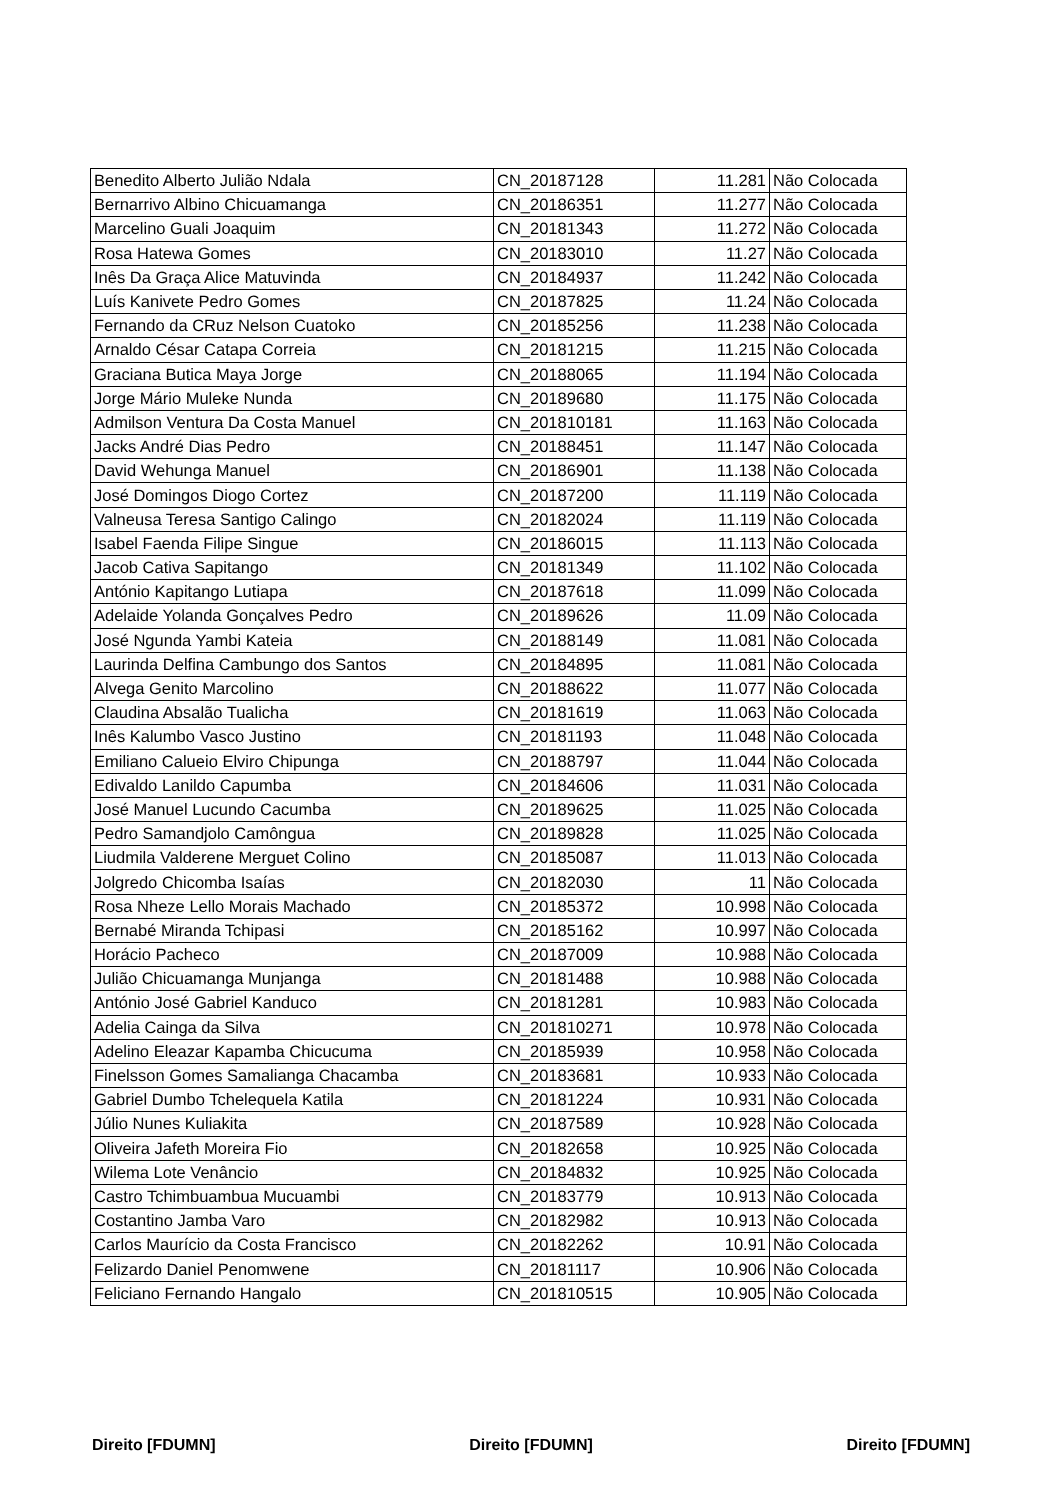| Benedito Alberto Julião Ndala | CN_20187128 | 11.281 | Não Colocada |
| Bernarrivo Albino Chicuamanga | CN_20186351 | 11.277 | Não Colocada |
| Marcelino Guali Joaquim | CN_20181343 | 11.272 | Não Colocada |
| Rosa Hatewa Gomes | CN_20183010 | 11.27 | Não Colocada |
| Inês Da Graça Alice Matuvinda | CN_20184937 | 11.242 | Não Colocada |
| Luís Kanivete Pedro Gomes | CN_20187825 | 11.24 | Não Colocada |
| Fernando da CRuz Nelson Cuatoko | CN_20185256 | 11.238 | Não Colocada |
| Arnaldo César Catapa Correia | CN_20181215 | 11.215 | Não Colocada |
| Graciana Butica Maya Jorge | CN_20188065 | 11.194 | Não Colocada |
| Jorge Mário Muleke Nunda | CN_20189680 | 11.175 | Não Colocada |
| Admilson Ventura Da Costa Manuel | CN_201810181 | 11.163 | Não Colocada |
| Jacks André Dias Pedro | CN_20188451 | 11.147 | Não Colocada |
| David Wehunga Manuel | CN_20186901 | 11.138 | Não Colocada |
| José Domingos Diogo Cortez | CN_20187200 | 11.119 | Não Colocada |
| Valneusa Teresa Santigo Calingo | CN_20182024 | 11.119 | Não Colocada |
| Isabel Faenda Filipe Singue | CN_20186015 | 11.113 | Não Colocada |
| Jacob Cativa Sapitango | CN_20181349 | 11.102 | Não Colocada |
| António Kapitango Lutiapa | CN_20187618 | 11.099 | Não Colocada |
| Adelaide Yolanda Gonçalves Pedro | CN_20189626 | 11.09 | Não Colocada |
| José Ngunda Yambi Kateia | CN_20188149 | 11.081 | Não Colocada |
| Laurinda Delfina Cambungo dos Santos | CN_20184895 | 11.081 | Não Colocada |
| Alvega Genito Marcolino | CN_20188622 | 11.077 | Não Colocada |
| Claudina Absalão Tualicha | CN_20181619 | 11.063 | Não Colocada |
| Inês Kalumbo Vasco Justino | CN_20181193 | 11.048 | Não Colocada |
| Emiliano Calueio Elviro Chipunga | CN_20188797 | 11.044 | Não Colocada |
| Edivaldo Lanildo Capumba | CN_20184606 | 11.031 | Não Colocada |
| José Manuel Lucundo Cacumba | CN_20189625 | 11.025 | Não Colocada |
| Pedro Samandjolo Camôngua | CN_20189828 | 11.025 | Não Colocada |
| Liudmila Valderene Merguet Colino | CN_20185087 | 11.013 | Não Colocada |
| Jolgredo Chicomba Isaías | CN_20182030 | 11 | Não Colocada |
| Rosa Nheze Lello Morais Machado | CN_20185372 | 10.998 | Não Colocada |
| Bernabé Miranda Tchipasi | CN_20185162 | 10.997 | Não Colocada |
| Horácio Pacheco | CN_20187009 | 10.988 | Não Colocada |
| Julião Chicuamanga Munjanga | CN_20181488 | 10.988 | Não Colocada |
| António José Gabriel Kanduco | CN_20181281 | 10.983 | Não Colocada |
| Adelia Cainga da Silva | CN_201810271 | 10.978 | Não Colocada |
| Adelino Eleazar Kapamba Chicucuma | CN_20185939 | 10.958 | Não Colocada |
| Finelsson Gomes Samalianga Chacamba | CN_20183681 | 10.933 | Não Colocada |
| Gabriel Dumbo Tchelequela Katila | CN_20181224 | 10.931 | Não Colocada |
| Júlio Nunes Kuliakita | CN_20187589 | 10.928 | Não Colocada |
| Oliveira Jafeth Moreira Fio | CN_20182658 | 10.925 | Não Colocada |
| Wilema Lote Venâncio | CN_20184832 | 10.925 | Não Colocada |
| Castro Tchimbuambua Mucuambi | CN_20183779 | 10.913 | Não Colocada |
| Costantino Jamba Varo | CN_20182982 | 10.913 | Não Colocada |
| Carlos Maurício da Costa Francisco | CN_20182262 | 10.91 | Não Colocada |
| Felizardo Daniel Penomwene | CN_20181117 | 10.906 | Não Colocada |
| Feliciano Fernando Hangalo | CN_201810515 | 10.905 | Não Colocada |
Direito [FDUMN] Direito [FDUMN] Direito [FDUMN]